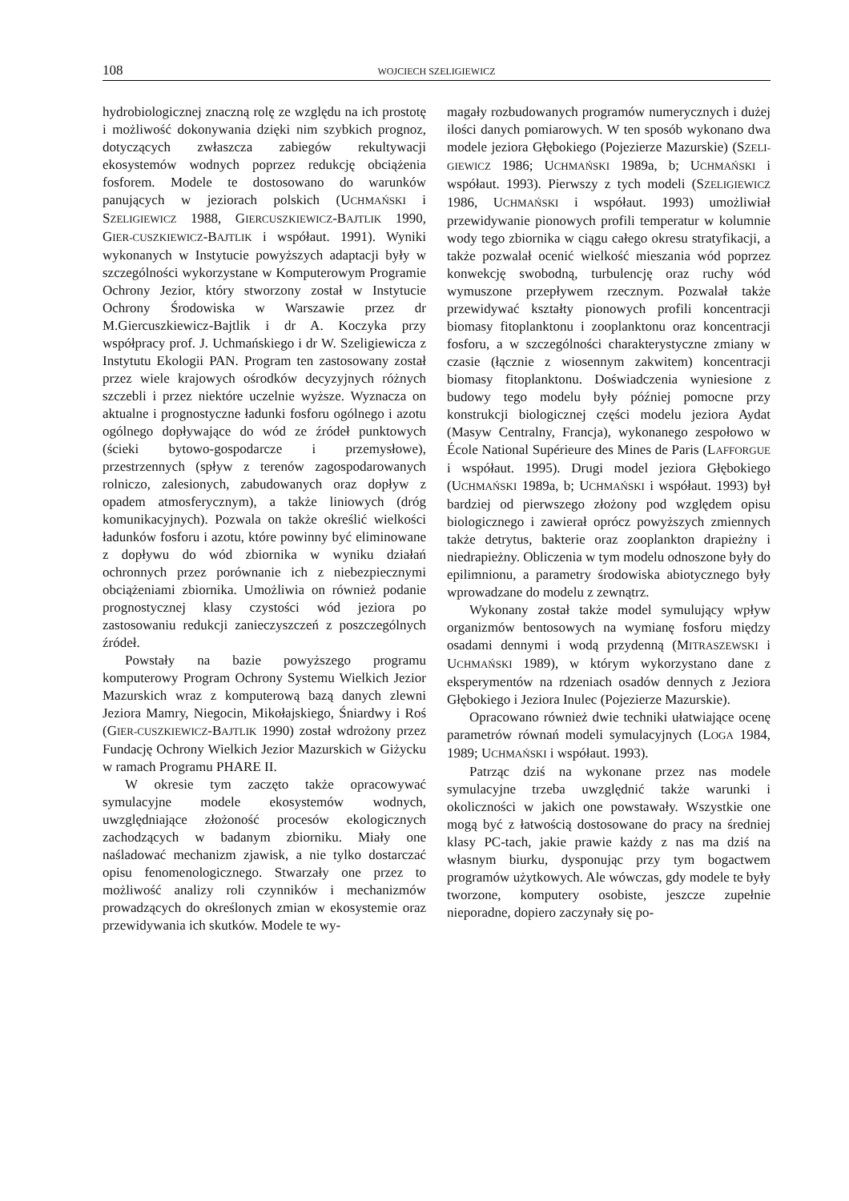108 WOJCIECH SZELIGIEWICZ
hydrobiologicznej znaczną rolę ze względu na ich prostotę i możliwość dokonywania dzięki nim szybkich prognoz, dotyczących zwłaszcza zabiegów rekultywacji ekosystemów wodnych poprzez redukcję obciążenia fosforem. Modele te dostosowano do warunków panujących w jeziorach polskich (UCHMAŃSKI i SZELIGIEWICZ 1988, GIERCUSZKIEWICZ-BAJTLIK 1990, GIER-CUSZKIEWICZ-BAJTLIK i współaut. 1991). Wyniki wykonanych w Instytucie powyższych adaptacji były w szczególności wykorzystane w Komputerowym Programie Ochrony Jezior, który stworzony został w Instytucie Ochrony Środowiska w Warszawie przez dr M.Giercuszkiewicz-Bajtlik i dr A. Koczyka przy współpracy prof. J. Uchmańskiego i dr W. Szeligiewicza z Instytutu Ekologii PAN. Program ten zastosowany został przez wiele krajowych ośrodków decyzyjnych różnych szczebli i przez niektóre uczelnie wyższe. Wyznacza on aktualne i prognostyczne ładunki fosforu ogólnego i azotu ogólnego dopływające do wód ze źródeł punktowych (ścieki bytowo-gospodarcze i przemysłowe), przestrzennych (spływ z terenów zagospodarowanych rolniczo, zalesionych, zabudowanych oraz dopływ z opadem atmosferycznym), a także liniowych (dróg komunikacyjnych). Pozwala on także określić wielkości ładunków fosforu i azotu, które powinny być eliminowane z dopływu do wód zbiornika w wyniku działań ochronnych przez porównanie ich z niebezpiecznymi obciążeniami zbiornika. Umożliwia on również podanie prognostycznej klasy czystości wód jeziora po zastosowaniu redukcji zanieczyszczeń z poszczególnych źródeł.
Powstały na bazie powyższego programu komputerowy Program Ochrony Systemu Wielkich Jezior Mazurskich wraz z komputerową bazą danych zlewni Jeziora Mamry, Niegocin, Mikołajskiego, Śniardwy i Roś (GIER-CUSZKIEWICZ-BAJTLIK 1990) został wdrożony przez Fundację Ochrony Wielkich Jezior Mazurskich w Giżycku w ramach Programu PHARE II.
W okresie tym zaczęto także opracowywać symulacyjne modele ekosystemów wodnych, uwzględniające złożoność procesów ekologicznych zachodzących w badanym zbiorniku. Miały one naśladować mechanizm zjawisk, a nie tylko dostarczać opisu fenomenologicznego. Stwarzały one przez to możliwość analizy roli czynników i mechanizmów prowadzących do określonych zmian w ekosystemie oraz przewidywania ich skutków. Modele te wy-
magały rozbudowanych programów numerycznych i dużej ilości danych pomiarowych. W ten sposób wykonano dwa modele jeziora Głębokiego (Pojezierze Mazurskie) (SZELI-GIEWICZ 1986; UCHMAŃSKI 1989a, b; UCHMAŃSKI i współaut. 1993). Pierwszy z tych modeli (SZELIGIEWICZ 1986, UCHMAŃSKI i współaut. 1993) umożliwiał przewidywanie pionowych profili temperatur w kolumnie wody tego zbiornika w ciągu całego okresu stratyfikacji, a także pozwalał ocenić wielkość mieszania wód poprzez konwekcję swobodną, turbulencję oraz ruchy wód wymuszone przepływem rzecznym. Pozwalał także przewidywać kształty pionowych profili koncentracji biomasy fitoplanktonu i zooplanktonu oraz koncentracji fosforu, a w szczególności charakterystyczne zmiany w czasie (łącznie z wiosennym zakwitem) koncentracji biomasy fitoplanktonu. Doświadczenia wyniesione z budowy tego modelu były później pomocne przy konstrukcji biologicznej części modelu jeziora Aydat (Masyw Centralny, Francja), wykonanego zespołowo w École National Supérieure des Mines de Paris (LAFFORGUE i współaut. 1995). Drugi model jeziora Głębokiego (UCHMAŃSKI 1989a, b; UCHMAŃSKI i współaut. 1993) był bardziej od pierwszego złożony pod względem opisu biologicznego i zawierał oprócz powyższych zmiennych także detrytus, bakterie oraz zooplankton drapieżny i niedrapieżny. Obliczenia w tym modelu odnoszone były do epilimnionu, a parametry środowiska abiotycznego były wprowadzane do modelu z zewnątrz.
Wykonany został także model symulujący wpływ organizmów bentosowych na wymianę fosforu między osadami dennymi i wodą przydenną (MITRASZEWSKI i UCHMAŃSKI 1989), w którym wykorzystano dane z eksperymentów na rdzeniach osadów dennych z Jeziora Głębokiego i Jeziora Inulec (Pojezierze Mazurskie).
Opracowano również dwie techniki ułatwiające ocenę parametrów równań modeli symulacyjnych (LOGA 1984, 1989; UCHMAŃSKI i współaut. 1993).
Patrząc dziś na wykonane przez nas modele symulacyjne trzeba uwzględnić także warunki i okoliczności w jakich one powstawały. Wszystkie one mogą być z łatwością dostosowane do pracy na średniej klasy PC-tach, jakie prawie każdy z nas ma dziś na własnym biurku, dysponując przy tym bogactwem programów użytkowych. Ale wówczas, gdy modele te były tworzone, komputery osobiste, jeszcze zupełnie nieporadne, dopiero zaczynały się po-